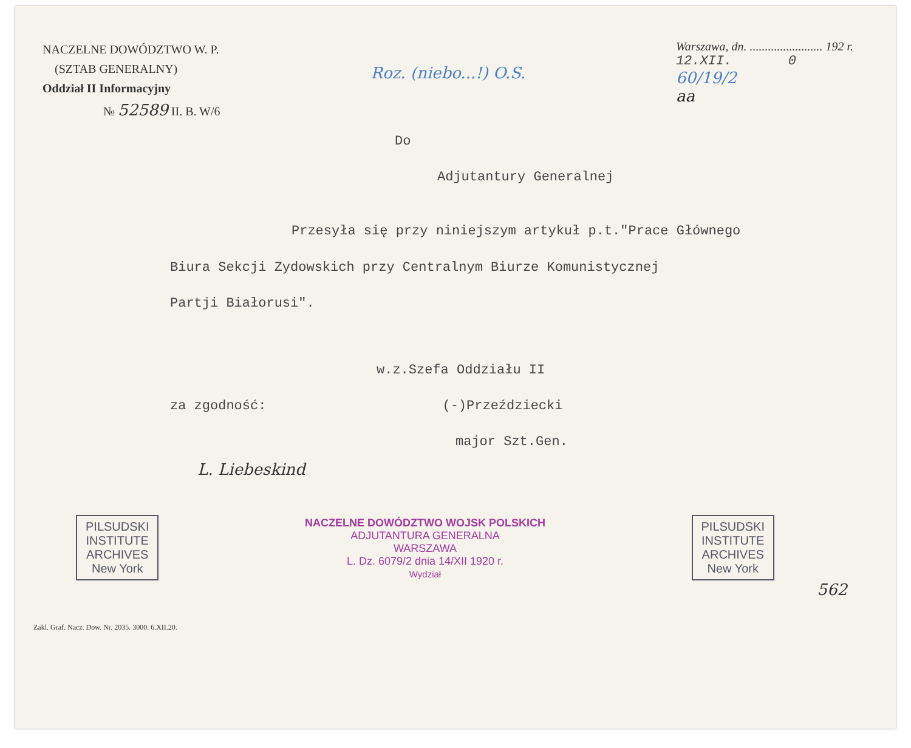NACZELNE DOWÓDZTWO W. P.
(SZTAB GENERALNY)
Oddział II Informacyjny
№ 52589 II. B. W/6
Roz. (niebo...!) O.S.
Warszawa, dn. ........................ 192 r.
12.XII. 0
60/19/2
aa
Do
Adjutantury Generalnej
Przesyła się przy niniejszym artykuł p.t."Prace Głównego
Biura Sekcji Zydowskich przy Centralnym Biurze Komunistycznej
Partji Białorusi".
w.z.Szefa Oddziału II
za zgodność: (-)Przeździecki
major Szt.Gen.
L. Liebeskind
PILSUDSKI
INSTITUTE
ARCHIVES
New York
NACZELNE DOWÓDZTWO WOJSK POLSKICH
ADJUTANTURA GENERALNA
WARSZAWA
L. Dz. 6079/2 dnia 14/XII 1920 r.
Wydział
PILSUDSKI
INSTITUTE
ARCHIVES
New York
562
Zakl. Graf. Nacz. Dow. Nr. 2035. 3000. 6.XII.20.